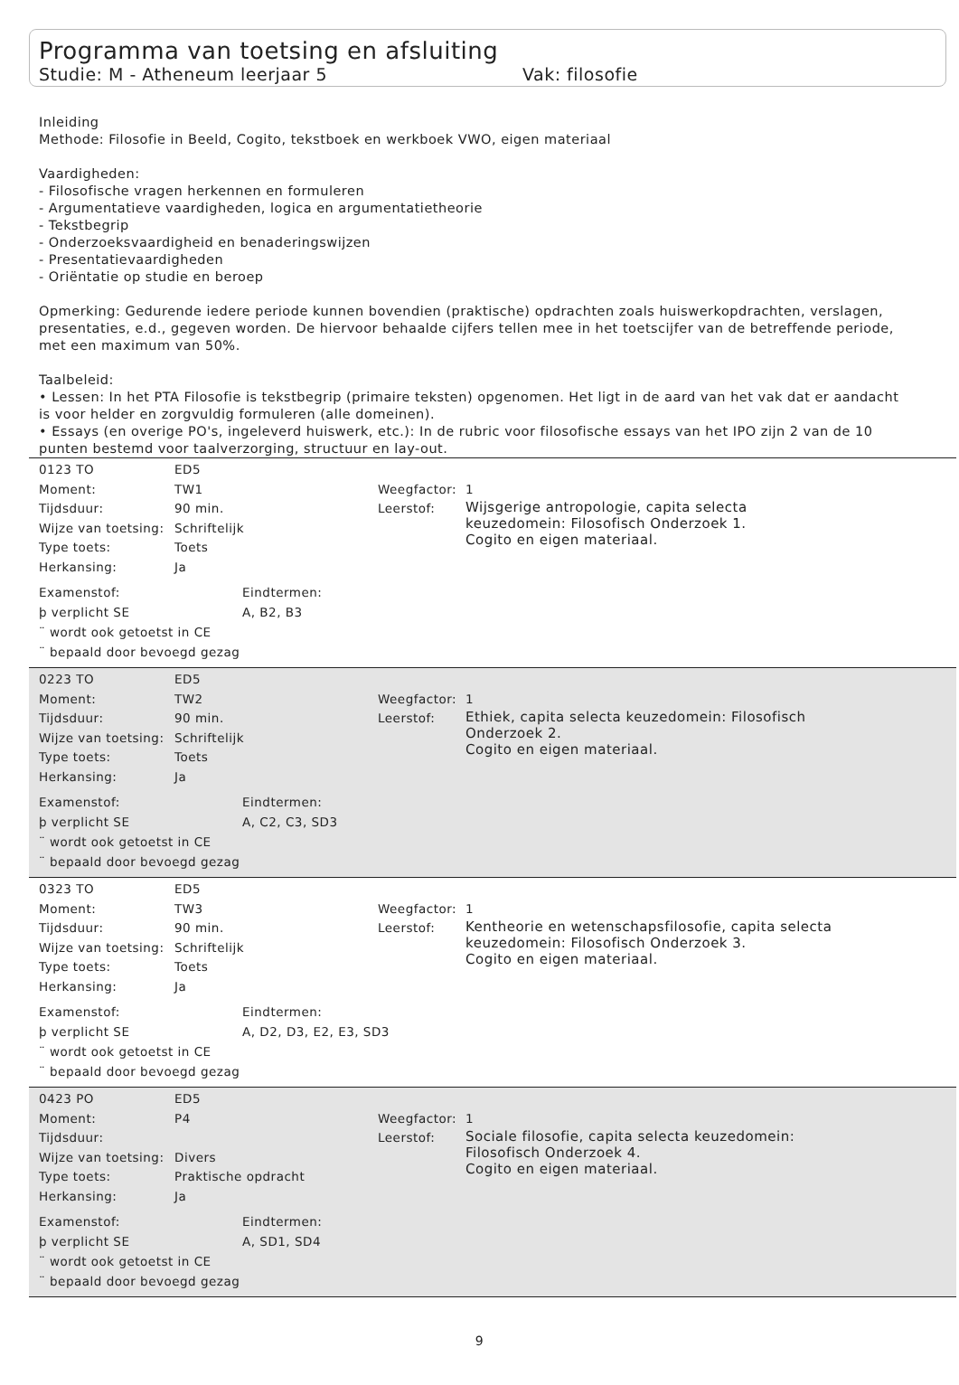Programma van toetsing en afsluiting
Studie: M - Atheneum leerjaar 5 Vak: filosofie
Inleiding
Methode: Filosofie in Beeld, Cogito, tekstboek en werkboek VWO, eigen materiaal
Vaardigheden:
- Filosofische vragen herkennen en formuleren
- Argumentatieve vaardigheden, logica en argumentatietheorie
- Tekstbegrip
- Onderzoeksvaardigheid en benaderingswijzen
- Presentatievaardigheden
- Oriëntatie op studie en beroep
Opmerking: Gedurende iedere periode kunnen bovendien (praktische) opdrachten zoals huiswerkopdrachten, verslagen, presentaties, e.d., gegeven worden. De hiervoor behaalde cijfers tellen mee in het toetscijfer van de betreffende periode, met een maximum van 50%.
Taalbeleid:
• Lessen: In het PTA Filosofie is tekstbegrip (primaire teksten) opgenomen. Het ligt in de aard van het vak dat er aandacht is voor helder en zorgvuldig formuleren (alle domeinen).
• Essays (en overige PO's, ingeleverd huiswerk, etc.): In de rubric voor filosofische essays van het IPO zijn 2 van de 10 punten bestemd voor taalverzorging, structuur en lay-out.
0123 TO ED5
Moment: TW1
Tijdsduur: 90 min.
Wijze van toetsing: Schriftelijk
Type toets: Toets
Herkansing: Ja
Weegfactor: 1
Leerstof: Wijsgerige antropologie, capita selecta keuzedomein: Filosofisch Onderzoek 1.
Cogito en eigen materiaal.
Examenstof: Eindtermen:
þ verplicht SE A, B2, B3
¨ wordt ook getoetst in CE
¨ bepaald door bevoegd gezag
0223 TO ED5
Moment: TW2
Tijdsduur: 90 min.
Wijze van toetsing: Schriftelijk
Type toets: Toets
Herkansing: Ja
Weegfactor: 1
Leerstof: Ethiek, capita selecta keuzedomein: Filosofisch Onderzoek 2.
Cogito en eigen materiaal.
Examenstof: Eindtermen:
þ verplicht SE A, C2, C3, SD3
¨ wordt ook getoetst in CE
¨ bepaald door bevoegd gezag
0323 TO ED5
Moment: TW3
Tijdsduur: 90 min.
Wijze van toetsing: Schriftelijk
Type toets: Toets
Herkansing: Ja
Weegfactor: 1
Leerstof: Kentheorie en wetenschapsfilosofie, capita selecta keuzedomein: Filosofisch Onderzoek 3.
Cogito en eigen materiaal.
Examenstof: Eindtermen:
þ verplicht SE A, D2, D3, E2, E3, SD3
¨ wordt ook getoetst in CE
¨ bepaald door bevoegd gezag
0423 PO ED5
Moment: P4
Tijdsduur:
Wijze van toetsing: Divers
Type toets: Praktische opdracht
Herkansing: Ja
Weegfactor: 1
Leerstof: Sociale filosofie, capita selecta keuzedomein: Filosofisch Onderzoek 4.
Cogito en eigen materiaal.
Examenstof: Eindtermen:
þ verplicht SE A, SD1, SD4
¨ wordt ook getoetst in CE
¨ bepaald door bevoegd gezag
9